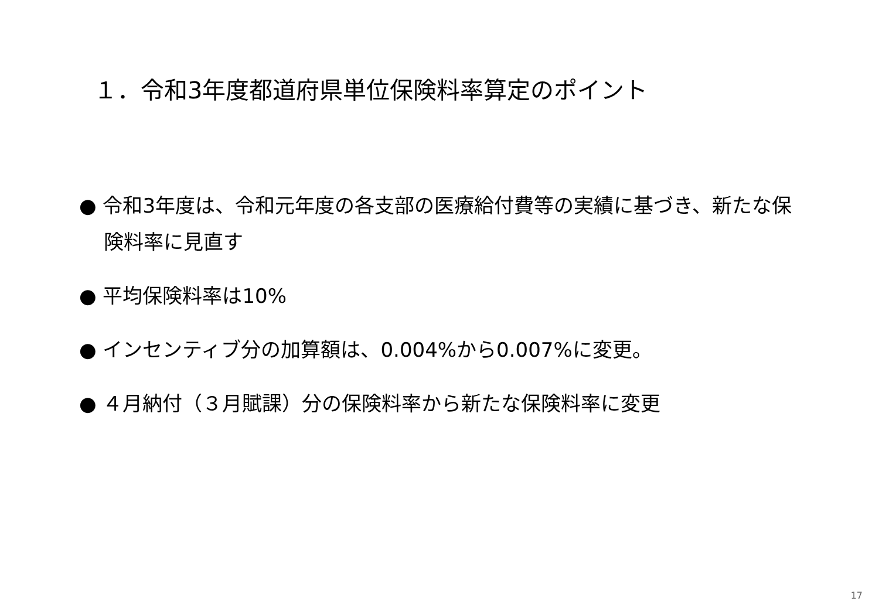１．令和3年度都道府県単位保険料率算定のポイント
● 令和3年度は、令和元年度の各支部の医療給付費等の実績に基づき、新たな保険料率に見直す
● 平均保険料率は10%
● インセンティブ分の加算額は、0.004%から0.007%に変更。
● ４月納付（３月賦課）分の保険料率から新たな保険料率に変更
17